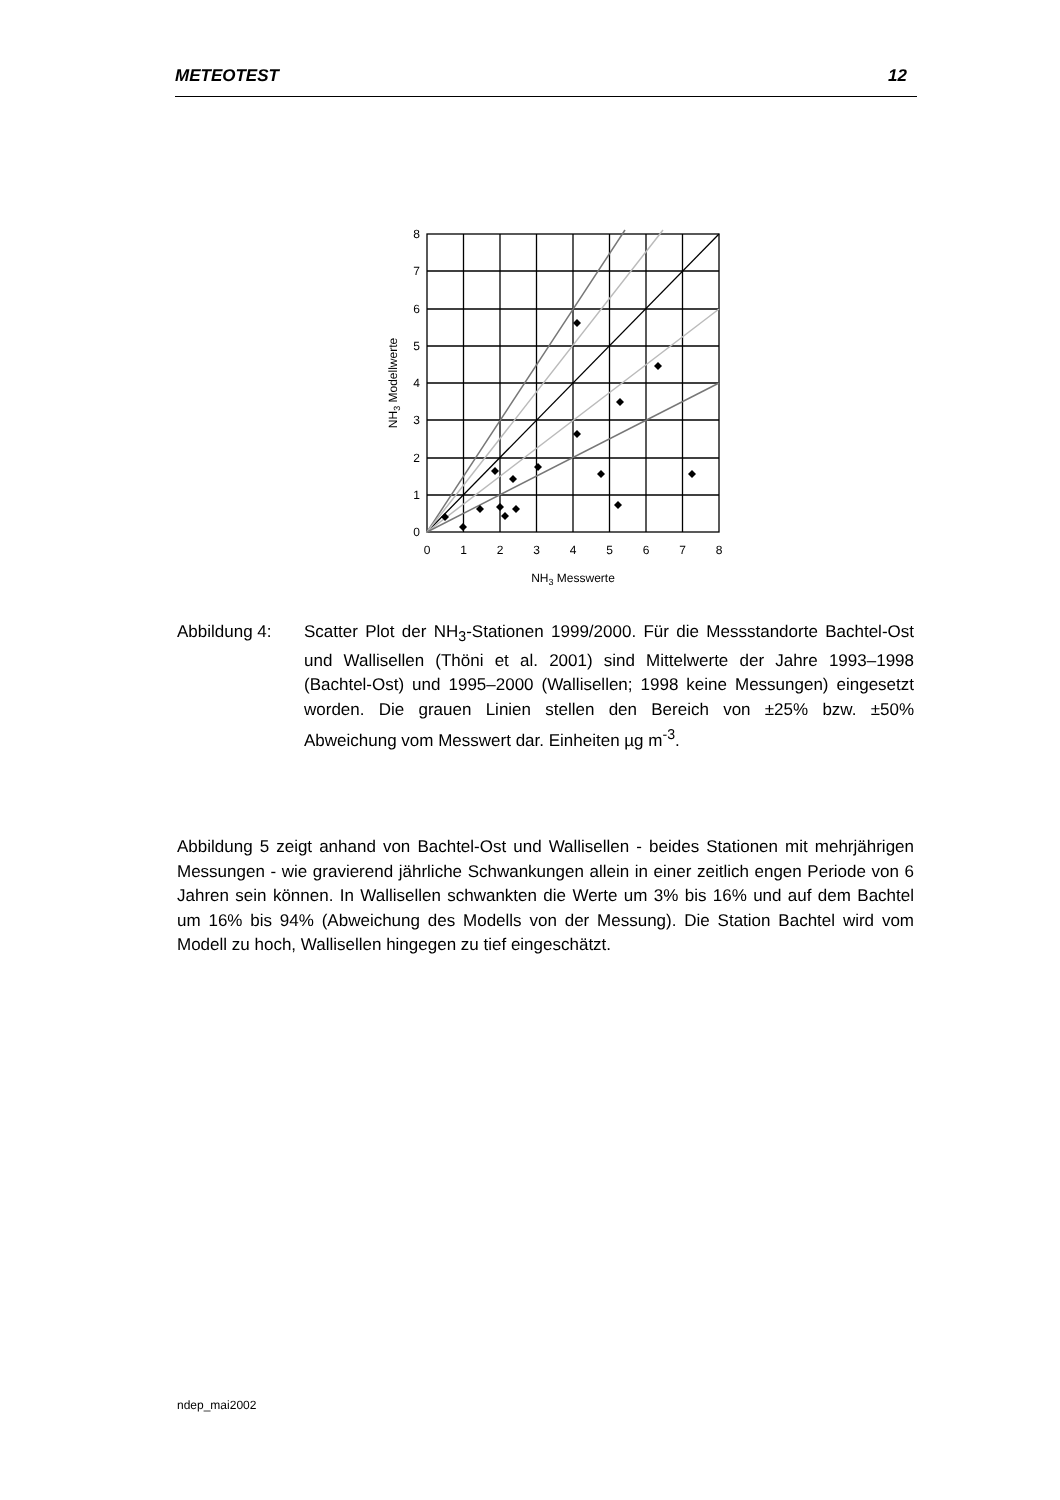METEOTEST 12
8
7
6
5
4
3
2
1
0
0
1
2
3
4
5
6
7
8
NH3 Messwerte
NH3 Modellwerte
Abbildung 4: Scatter Plot der NH<sub>3</sub>-Stationen 1999/2000. Für die Messstandorte Bachtel-Ost und Wallisellen (Thöni et al. 2001) sind Mittelwerte der Jahre 1993–1998 (Bachtel-Ost) und 1995–2000 (Wallisellen; 1998 keine Messungen) eingesetzt worden. Die grauen Linien stellen den Bereich von ±25% bzw. ±50% Abweichung vom Messwert dar. Einheiten µg m<sup>-3</sup>.
Abbildung 5 zeigt anhand von Bachtel-Ost und Wallisellen - beides Stationen mit mehrjährigen Messungen - wie gravierend jährliche Schwankungen allein in einer zeitlich engen Periode von 6 Jahren sein können. In Wallisellen schwankten die Werte um 3% bis 16% und auf dem Bachtel um 16% bis 94% (Abweichung des Modells von der Messung). Die Station Bachtel wird vom Modell zu hoch, Wallisellen hingegen zu tief eingeschätzt.
ndep_mai2002